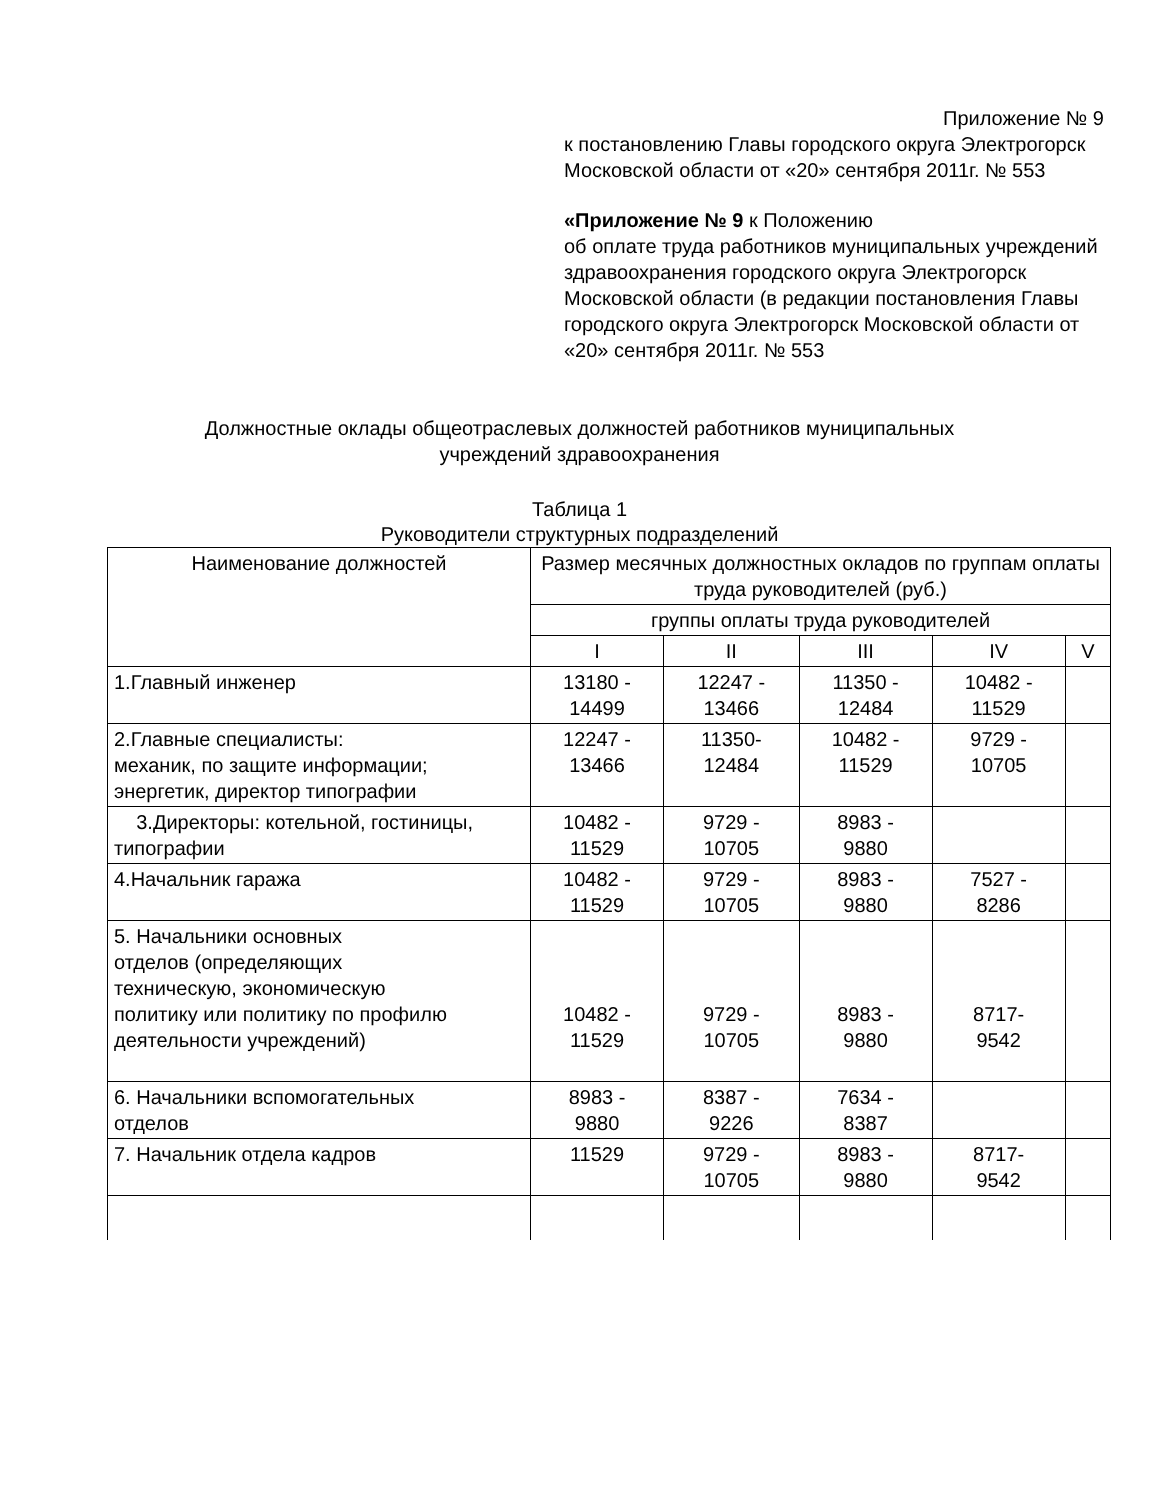Приложение № 9
к постановлению Главы городского округа Электрогорск Московской области от «20» сентября 2011г. № 553
«Приложение № 9 к Положению
об оплате труда работников муниципальных учреждений
здравоохранения городского округа Электрогорск Московской области (в редакции постановления Главы городского округа Электрогорск Московской области от «20» сентября 2011г. № 553
Должностные оклады общеотраслевых должностей работников муниципальных
учреждений здравоохранения
Таблица 1
Руководители структурных подразделений
| Наименование должностей | Размер месячных должностных окладов по группам оплаты труда руководителей (руб.) | | | | |
| | группы оплаты труда руководителей | | | | |
| | I | II | III | IV | V |
| 1.Главный инженер | 13180 - 14499 | 12247 - 13466 | 11350 - 12484 | 10482 - 11529 | |
| 2.Главные специалисты: механик, по защите информации; энергетик, директор типографии | 12247 - 13466 | 11350- 12484 | 10482 - 11529 | 9729 - 10705 | |
| 3.Директоры: котельной, гостиницы, типографии | 10482 - 11529 | 9729 - 10705 | 8983 - 9880 | | |
| 4.Начальник гаража | 10482 - 11529 | 9729 - 10705 | 8983 - 9880 | 7527 - 8286 | |
| 5. Начальники основных отделов (определяющих техническую, экономическую политику или политику по профилю деятельности учреждений) | 10482 - 11529 | 9729 - 10705 | 8983 - 9880 | 8717- 9542 | |
| 6. Начальники вспомогательных отделов | 8983 - 9880 | 8387 - 9226 | 7634 - 8387 | | |
| 7. Начальник отдела кадров | 11529 | 9729 - 10705 | 8983 - 9880 | 8717- 9542 | |